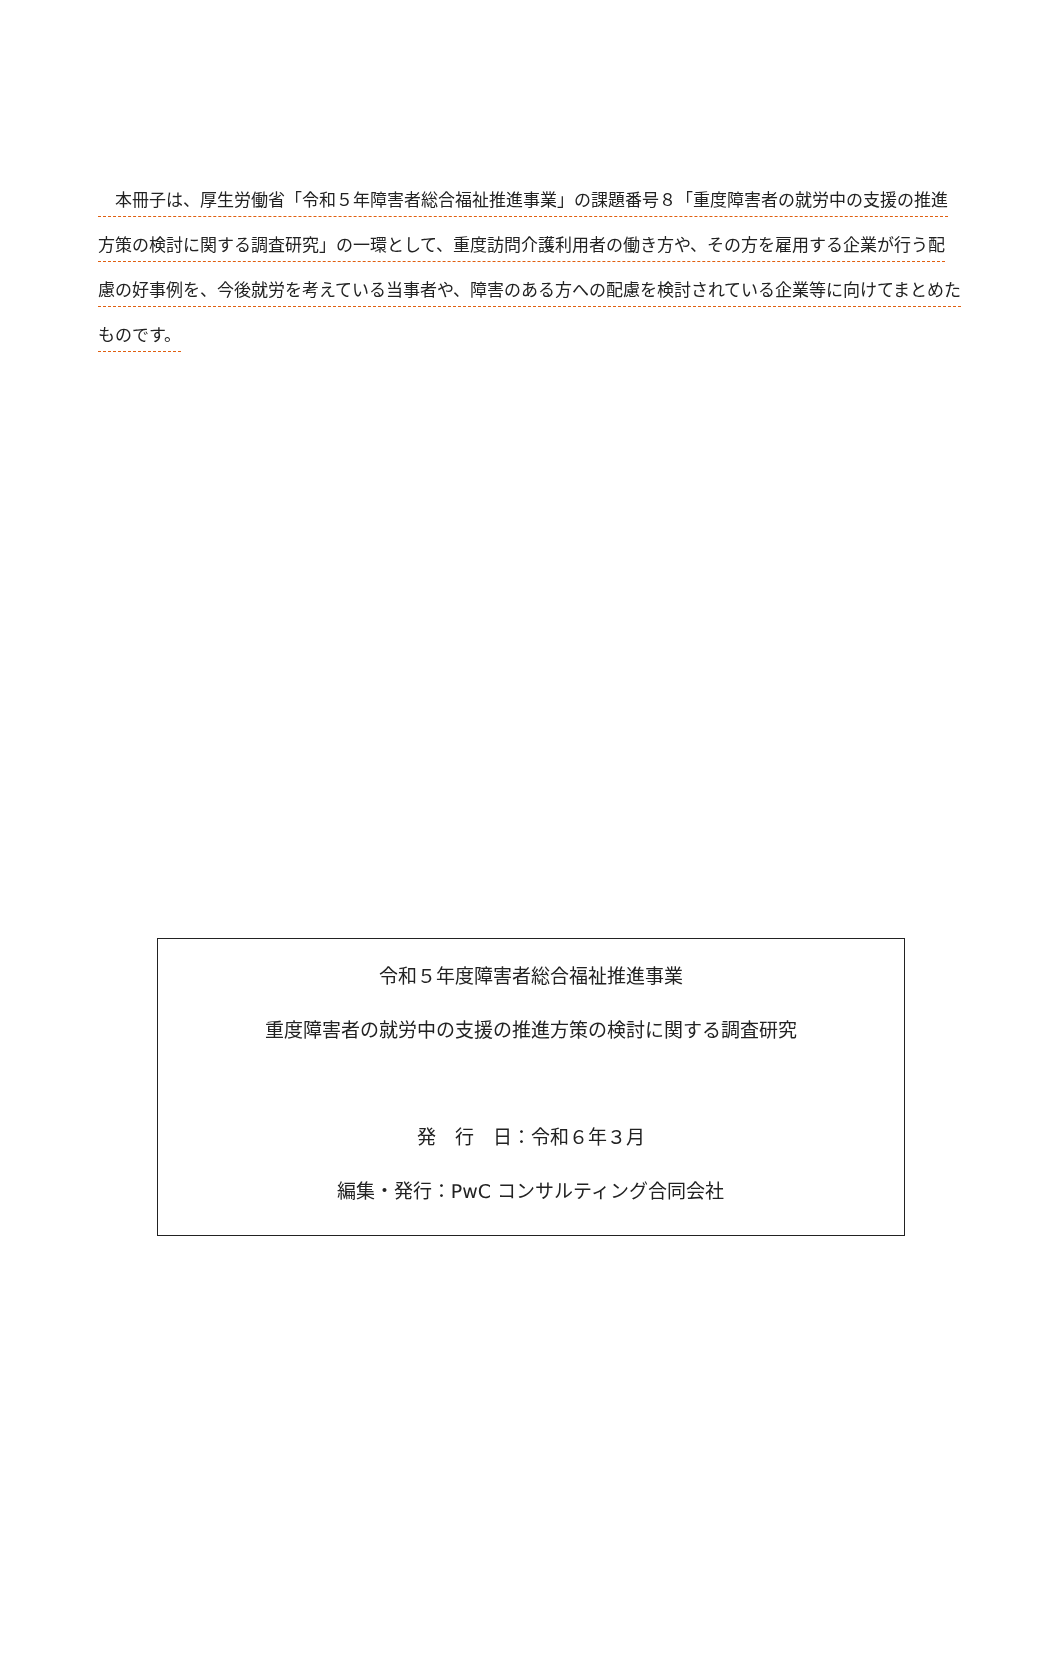本冊子は、厚生労働省「令和５年障害者総合福祉推進事業」の課題番号８「重度障害者の就労中の支援の推進方策の検討に関する調査研究」の一環として、重度訪問介護利用者の働き方や、その方を雇用する企業が行う配慮の好事例を、今後就労を考えている当事者や、障害のある方への配慮を検討されている企業等に向けてまとめたものです。
令和５年度障害者総合福祉推進事業
重度障害者の就労中の支援の推進方策の検討に関する調査研究
発　行　日：令和６年３月
編集・発行：PwC コンサルティング合同会社